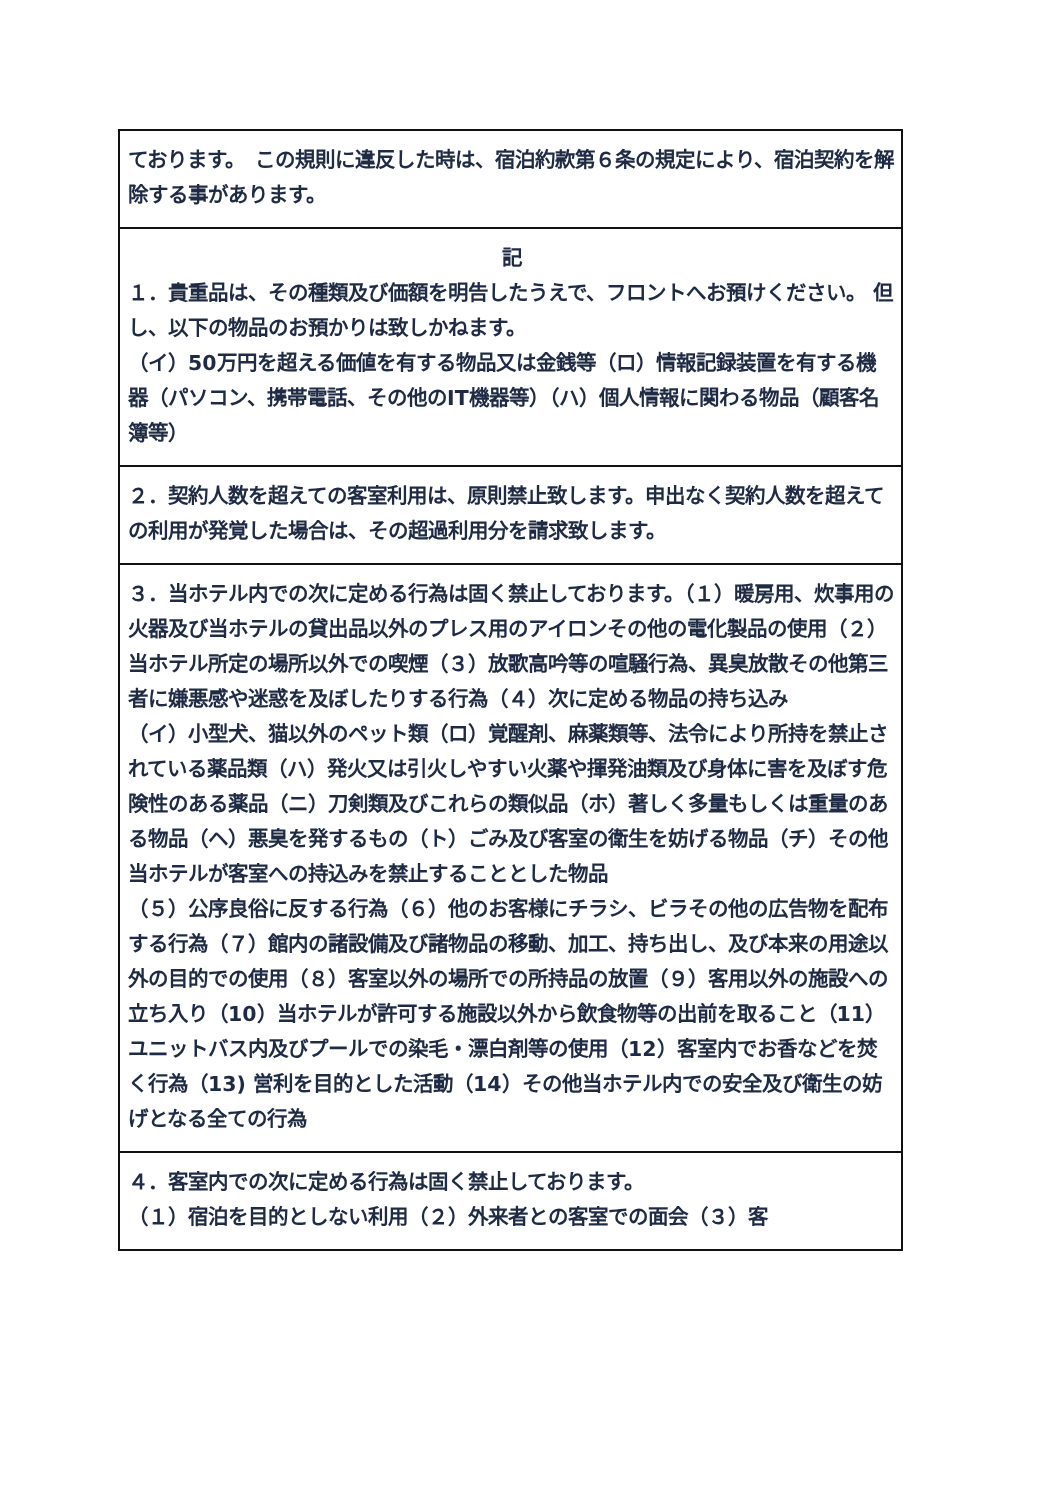| ております。 この規則に違反した時は、宿泊約款第６条の規定により、宿泊契約を解除する事があります。 |
| 記 １．貴重品は、その種類及び価額を明告したうえで、フロントへお預けください。 但し、以下の物品のお預かりは致しかねます。 （イ）50万円を超える価値を有する物品又は金銭等（ロ）情報記録装置を有する機器（パソコン、携帯電話、その他のIT機器等）（ハ）個人情報に関わる物品（顧客名簿等） |
| ２．契約人数を超えての客室利用は、原則禁止致します。申出なく契約人数を超えての利用が発覚した場合は、その超過利用分を請求致します。 |
| ３．当ホテル内での次に定める行為は固く禁止しております。（１）暖房用、炊事用の火器及び当ホテルの貸出品以外のプレス用のアイロンその他の電化製品の使用（２）当ホテル所定の場所以外での喫煙（３）放歌高吟等の喧騒行為、異臭放散その他第三者に嫌悪感や迷惑を及ぼしたりする行為（４）次に定める物品の持ち込み （イ）小型犬、猫以外のペット類（ロ）覚醒剤、麻薬類等、法令により所持を禁止されている薬品類（ハ）発火又は引火しやすい火薬や揮発油類及び身体に害を及ぼす危険性のある薬品（ニ）刀剣類及びこれらの類似品（ホ）著しく多量もしくは重量のある物品（ヘ）悪臭を発するもの（ト）ごみ及び客室の衛生を妨げる物品（チ）その他当ホテルが客室への持込みを禁止することとした物品 （５）公序良俗に反する行為（６）他のお客様にチラシ、ビラその他の広告物を配布する行為（７）館内の諸設備及び諸物品の移動、加工、持ち出し、及び本来の用途以外の目的での使用（８）客室以外の場所での所持品の放置（９）客用以外の施設への立ち入り（10）当ホテルが許可する施設以外から飲食物等の出前を取ること（11）ユニットバス内及びプールでの染毛・漂白剤等の使用（12）客室内でお香などを焚く行為（13) 営利を目的とした活動（14）その他当ホテル内での安全及び衛生の妨げとなる全ての行為 |
| ４．客室内での次に定める行為は固く禁止しております。 （１）宿泊を目的としない利用（２）外来者との客室での面会（３）客 |